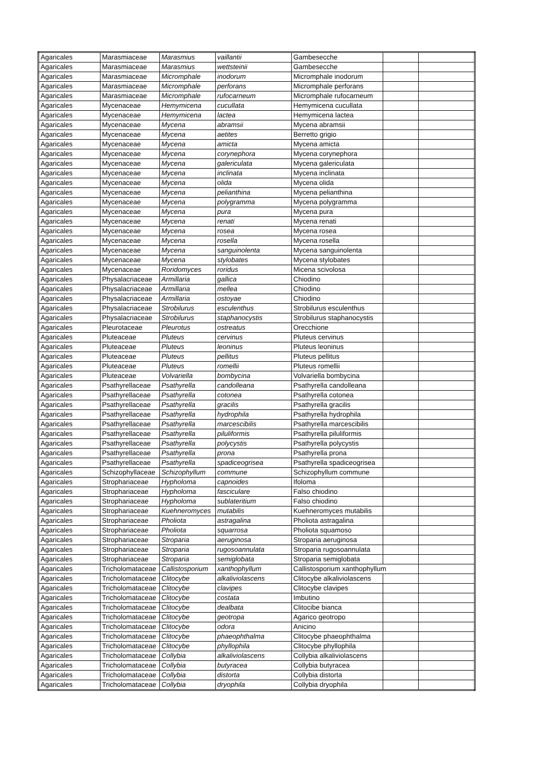| Agaricales | Marasmiaceae | Marasmius | vaillantii | Gambesecche | | |
| Agaricales | Marasmiaceae | Marasmius | wettsteinii | Gambesecche | | |
| Agaricales | Marasmiaceae | Micromphale | inodorum | Micromphale inodorum | | |
| Agaricales | Marasmiaceae | Micromphale | perforans | Micromphale perforans | | |
| Agaricales | Marasmiaceae | Micromphale | rufocarneum | Micromphale rufocarneum | | |
| Agaricales | Mycenaceae | Hemymicena | cucullata | Hemymicena cucullata | | |
| Agaricales | Mycenaceae | Hemymicena | lactea | Hemymicena lactea | | |
| Agaricales | Mycenaceae | Mycena | abramsii | Mycena abramsii | | |
| Agaricales | Mycenaceae | Mycena | aetites | Berretto grigio | | |
| Agaricales | Mycenaceae | Mycena | amicta | Mycena amicta | | |
| Agaricales | Mycenaceae | Mycena | corynephora | Mycena corynephora | | |
| Agaricales | Mycenaceae | Mycena | galericulata | Mycena galericulata | | |
| Agaricales | Mycenaceae | Mycena | inclinata | Mycena inclinata | | |
| Agaricales | Mycenaceae | Mycena | olida | Mycena olida | | |
| Agaricales | Mycenaceae | Mycena | pelianthina | Mycena pelianthina | | |
| Agaricales | Mycenaceae | Mycena | polygramma | Mycena polygramma | | |
| Agaricales | Mycenaceae | Mycena | pura | Mycena pura | | |
| Agaricales | Mycenaceae | Mycena | renati | Mycena renati | | |
| Agaricales | Mycenaceae | Mycena | rosea | Mycena rosea | | |
| Agaricales | Mycenaceae | Mycena | rosella | Mycena rosella | | |
| Agaricales | Mycenaceae | Mycena | sanguinolenta | Mycena sanguinolenta | | |
| Agaricales | Mycenaceae | Mycena | stylobates | Mycena stylobates | | |
| Agaricales | Mycenaceae | Roridomyces | roridus | Micena scivolosa | | |
| Agaricales | Physalacriaceae | Armillaria | gallica | Chiodino | | |
| Agaricales | Physalacriaceae | Armillaria | mellea | Chiodino | | |
| Agaricales | Physalacriaceae | Armillaria | ostoyae | Chiodino | | |
| Agaricales | Physalacriaceae | Strobilurus | esculenthus | Strobilurus esculenthus | | |
| Agaricales | Physalacriaceae | Strobilurus | staphanocystis | Strobilurus staphanocystis | | |
| Agaricales | Pleurotaceae | Pleurotus | ostreatus | Orecchione | | |
| Agaricales | Pluteaceae | Pluteus | cervinus | Pluteus cervinus | | |
| Agaricales | Pluteaceae | Pluteus | leoninus | Pluteus leoninus | | |
| Agaricales | Pluteaceae | Pluteus | pellitus | Pluteus pellitus | | |
| Agaricales | Pluteaceae | Pluteus | romellii | Pluteus romellii | | |
| Agaricales | Pluteaceae | Volvariella | bombycina | Volvariella bombycina | | |
| Agaricales | Psathyrellaceae | Psathyrella | candolleana | Psathyrella candolleana | | |
| Agaricales | Psathyrellaceae | Psathyrella | cotonea | Psathyrella cotonea | | |
| Agaricales | Psathyrellaceae | Psathyrella | gracilis | Psathyrella gracilis | | |
| Agaricales | Psathyrellaceae | Psathyrella | hydrophila | Psathyrella hydrophila | | |
| Agaricales | Psathyrellaceae | Psathyrella | marcescibilis | Psathyrella marcescibilis | | |
| Agaricales | Psathyrellaceae | Psathyrella | piluliformis | Psathyrella piluliformis | | |
| Agaricales | Psathyrellaceae | Psathyrella | polycystis | Psathyrella polycystis | | |
| Agaricales | Psathyrellaceae | Psathyrella | prona | Psathyrella prona | | |
| Agaricales | Psathyrellaceae | Psathyrella | spadiceogrisea | Psathyrella spadiceogrisea | | |
| Agaricales | Schizophyllaceae | Schizophyllum | commune | Schizophyllum commune | | |
| Agaricales | Strophariaceae | Hypholoma | capnoides | Ifoloma | | |
| Agaricales | Strophariaceae | Hypholoma | fasciculare | Falso chiodino | | |
| Agaricales | Strophariaceae | Hypholoma | sublateritium | Falso chiodino | | |
| Agaricales | Strophariaceae | Kuehneromyces | mutabilis | Kuehneromyces mutabilis | | |
| Agaricales | Strophariaceae | Pholiota | astragalina | Pholiota astragalina | | |
| Agaricales | Strophariaceae | Pholiota | squarrosa | Pholiota squamoso | | |
| Agaricales | Strophariaceae | Stroparia | aeruginosa | Stroparia aeruginosa | | |
| Agaricales | Strophariaceae | Stroparia | rugosoannulata | Stroparia rugosoannulata | | |
| Agaricales | Strophariaceae | Stroparia | semiglobata | Stroparia semiglobata | | |
| Agaricales | Tricholomataceae | Callistosporium | xanthophyllum | Callistosporium xanthophyllum | | |
| Agaricales | Tricholomataceae | Clitocybe | alkaliviolascens | Clitocybe alkaliviolascens | | |
| Agaricales | Tricholomataceae | Clitocybe | clavipes | Clitocybe clavipes | | |
| Agaricales | Tricholomataceae | Clitocybe | costata | Imbutino | | |
| Agaricales | Tricholomataceae | Clitocybe | dealbata | Clitocibe bianca | | |
| Agaricales | Tricholomataceae | Clitocybe | geotropa | Agarico geotropo | | |
| Agaricales | Tricholomataceae | Clitocybe | odora | Anicino | | |
| Agaricales | Tricholomataceae | Clitocybe | phaeophthalma | Clitocybe phaeophthalma | | |
| Agaricales | Tricholomataceae | Clitocybe | phyllophila | Clitocybe phyllophila | | |
| Agaricales | Tricholomataceae | Collybia | alkaliviolascens | Collybia alkaliviolascens | | |
| Agaricales | Tricholomataceae | Collybia | butyracea | Collybia butyracea | | |
| Agaricales | Tricholomataceae | Collybia | distorta | Collybia distorta | | |
| Agaricales | Tricholomataceae | Collybia | dryophila | Collybia dryophila | | |